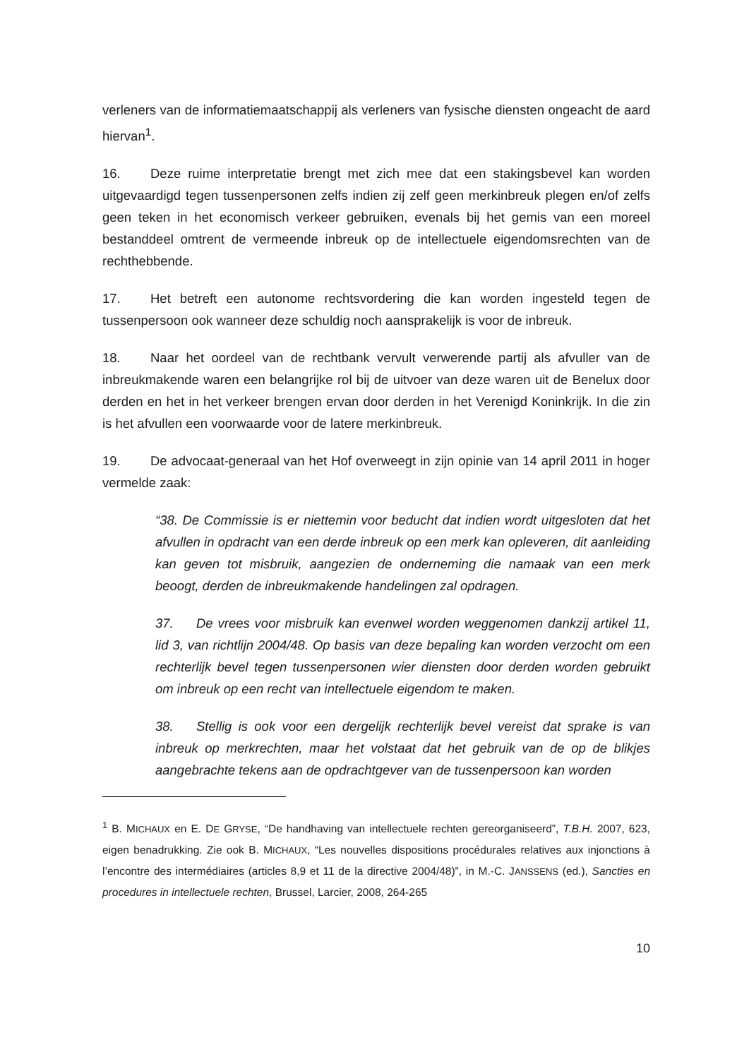verleners van de informatiemaatschappij als verleners van fysische diensten ongeacht de aard hiervan<sup>1</sup>.
16. Deze ruime interpretatie brengt met zich mee dat een stakingsbevel kan worden uitgevaardigd tegen tussenpersonen zelfs indien zij zelf geen merkinbreuk plegen en/of zelfs geen teken in het economisch verkeer gebruiken, evenals bij het gemis van een moreel bestanddeel omtrent de vermeende inbreuk op de intellectuele eigendomsrechten van de rechthebbende.
17. Het betreft een autonome rechtsvordering die kan worden ingesteld tegen de tussenpersoon ook wanneer deze schuldig noch aansprakelijk is voor de inbreuk.
18. Naar het oordeel van de rechtbank vervult verwerende partij als afvuller van de inbreukmakende waren een belangrijke rol bij de uitvoer van deze waren uit de Benelux door derden en het in het verkeer brengen ervan door derden in het Verenigd Koninkrijk. In die zin is het afvullen een voorwaarde voor de latere merkinbreuk.
19. De advocaat-generaal van het Hof overweegt in zijn opinie van 14 april 2011 in hoger vermelde zaak:
“38. De Commissie is er niettemin voor beducht dat indien wordt uitgesloten dat het afvullen in opdracht van een derde inbreuk op een merk kan opleveren, dit aanleiding kan geven tot misbruik, aangezien de onderneming die namaak van een merk beoogt, derden de inbreukmakende handelingen zal opdragen.
37. De vrees voor misbruik kan evenwel worden weggenomen dankzij artikel 11, lid 3, van richtlijn 2004/48. Op basis van deze bepaling kan worden verzocht om een rechterlijk bevel tegen tussenpersonen wier diensten door derden worden gebruikt om inbreuk op een recht van intellectuele eigendom te maken.
38. Stellig is ook voor een dergelijk rechterlijk bevel vereist dat sprake is van inbreuk op merkrechten, maar het volstaat dat het gebruik van de op de blikjes aangebrachte tekens aan de opdrachtgever van de tussenpersoon kan worden
<sup>1</sup> B. MICHAUX en E. DE GRYSE, “De handhaving van intellectuele rechten gereorganiseerd”, T.B.H. 2007, 623, eigen benadrukking. Zie ook B. MICHAUX, “Les nouvelles dispositions procédurales relatives aux injonctions à l’encontre des intermédiaires (articles 8,9 et 11 de la directive 2004/48)”, in M.-C. JANSSENS (ed.), Sancties en procedures in intellectuele rechten, Brussel, Larcier, 2008, 264-265
10